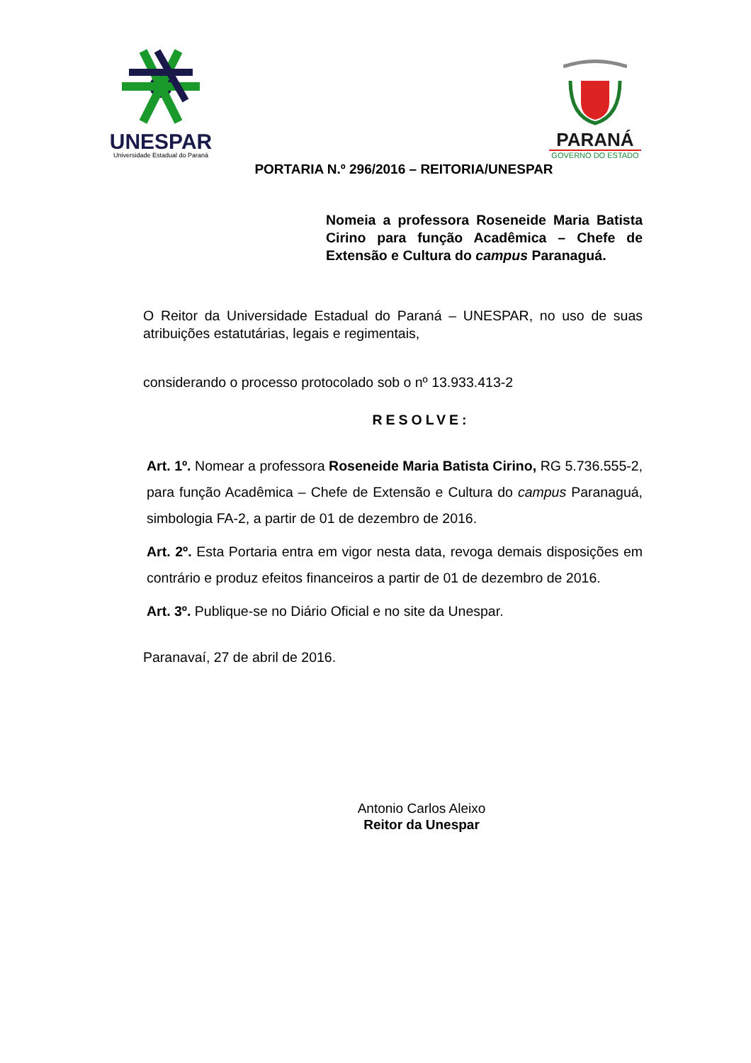UNESPAR
Universidade Estadual do Paraná
PARANÁ
GOVERNO DO ESTADO
PORTARIA N.º 296/2016 – REITORIA/UNESPAR
Nomeia a professora Roseneide Maria Batista Cirino para função Acadêmica – Chefe de Extensão e Cultura do campus Paranaguá.
O Reitor da Universidade Estadual do Paraná – UNESPAR, no uso de suas atribuições estatutárias, legais e regimentais,
considerando o processo protocolado sob o nº 13.933.413-2
RESOLVE:
Art. 1º. Nomear a professora Roseneide Maria Batista Cirino, RG 5.736.555-2, para função Acadêmica – Chefe de Extensão e Cultura do campus Paranaguá, simbologia FA-2, a partir de 01 de dezembro de 2016.
Art. 2º. Esta Portaria entra em vigor nesta data, revoga demais disposições em contrário e produz efeitos financeiros a partir de 01 de dezembro de 2016.
Art. 3º. Publique-se no Diário Oficial e no site da Unespar.
Paranavaí, 27 de abril de 2016.
Antonio Carlos Aleixo
Reitor da Unespar